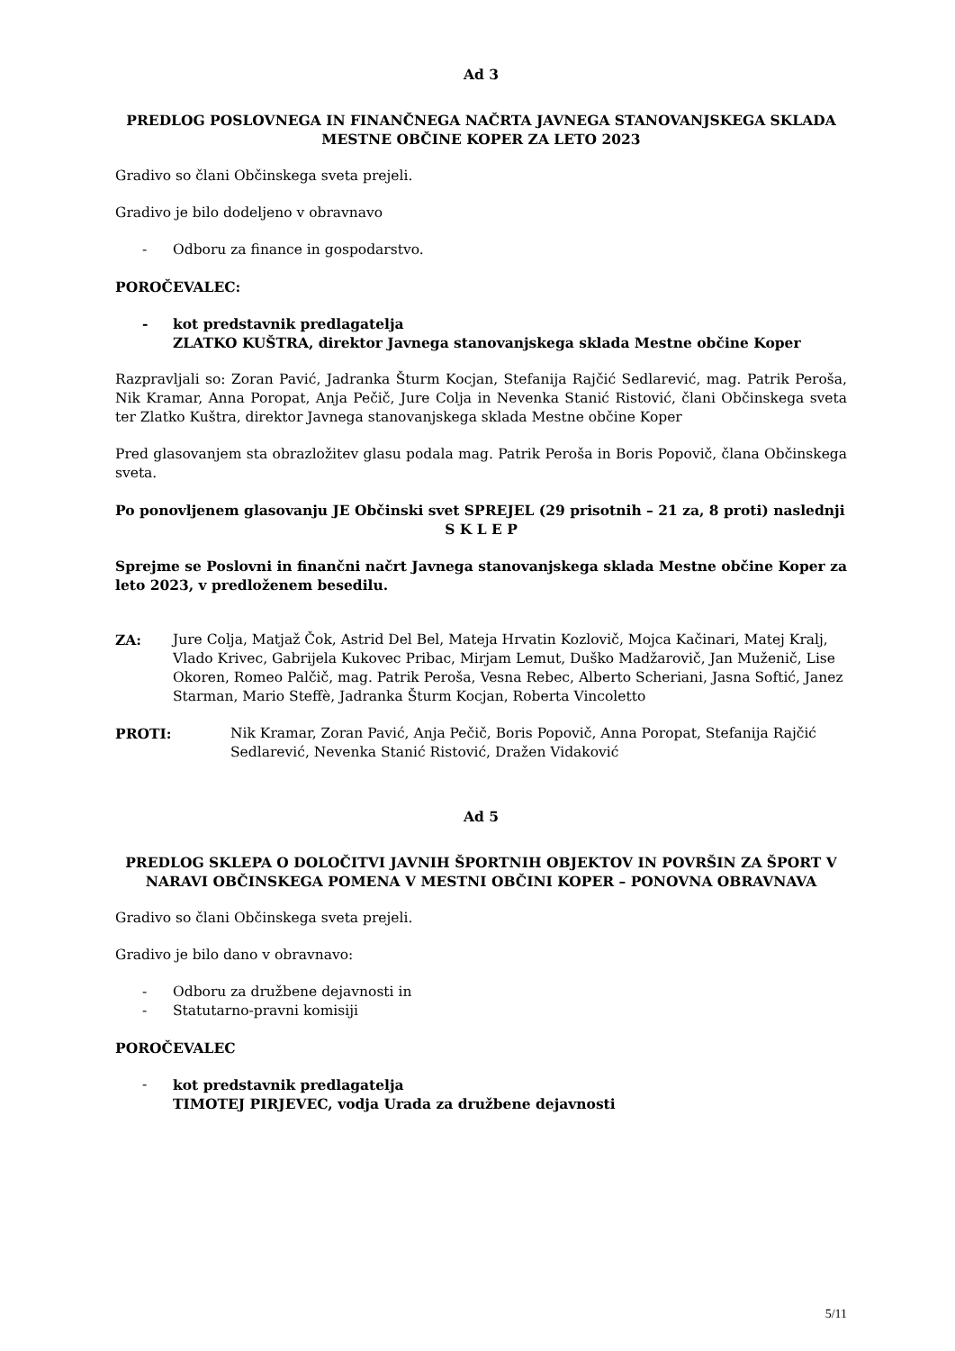Ad 3
PREDLOG POSLOVNEGA IN FINANČNEGA NAČRTA JAVNEGA STANOVANJSKEGA SKLADA MESTNE OBČINE KOPER ZA LETO 2023
Gradivo so člani Občinskega sveta prejeli.
Gradivo je bilo dodeljeno v obravnavo
- Odboru za finance in gospodarstvo.
POROČEVALEC:
- kot predstavnik predlagatelja
ZLATKO KUŠTRA, direktor Javnega stanovanjskega sklada Mestne občine Koper
Razpravljali so: Zoran Pavić, Jadranka Šturm Kocjan, Stefanija Rajčić Sedlarević, mag. Patrik Peroša, Nik Kramar, Anna Poropat, Anja Pečič, Jure Colja in Nevenka Stanić Ristović, člani Občinskega sveta ter Zlatko Kuštra, direktor Javnega stanovanjskega sklada Mestne občine Koper
Pred glasovanjem sta obrazložitev glasu podala mag. Patrik Peroša in Boris Popovič, člana Občinskega sveta.
Po ponovljenem glasovanju JE Občinski svet SPREJEL (29 prisotnih – 21 za, 8 proti) naslednji
S K L E P
Sprejme se Poslovni in finančni načrt Javnega stanovanjskega sklada Mestne občine Koper za leto 2023, v predloženem besedilu.
ZA: Jure Colja, Matjaž Čok, Astrid Del Bel, Mateja Hrvatin Kozlovič, Mojca Kačinari, Matej Kralj, Vlado Krivec, Gabrijela Kukovec Pribac, Mirjam Lemut, Duško Madžarovič, Jan Muženič, Lise Okoren, Romeo Palčič, mag. Patrik Peroša, Vesna Rebec, Alberto Scheriani, Jasna Softić, Janez Starman, Mario Steffè, Jadranka Šturm Kocjan, Roberta Vincoletto
PROTI: Nik Kramar, Zoran Pavić, Anja Pečič, Boris Popovič, Anna Poropat, Stefanija Rajčić Sedlarević, Nevenka Stanić Ristović, Dražen Vidaković
Ad 5
PREDLOG SKLEPA O DOLOČITVI JAVNIH ŠPORTNIH OBJEKTOV IN POVRŠIN ZA ŠPORT V NARAVI OBČINSKEGA POMENA V MESTNI OBČINI KOPER – PONOVNA OBRAVNAVA
Gradivo so člani Občinskega sveta prejeli.
Gradivo je bilo dano v obravnavo:
- Odboru za družbene dejavnosti in
- Statutarno-pravni komisiji
POROČEVALEC
- kot predstavnik predlagatelja
TIMOTEJ PIRJEVEC, vodja Urada za družbene dejavnosti
5/11